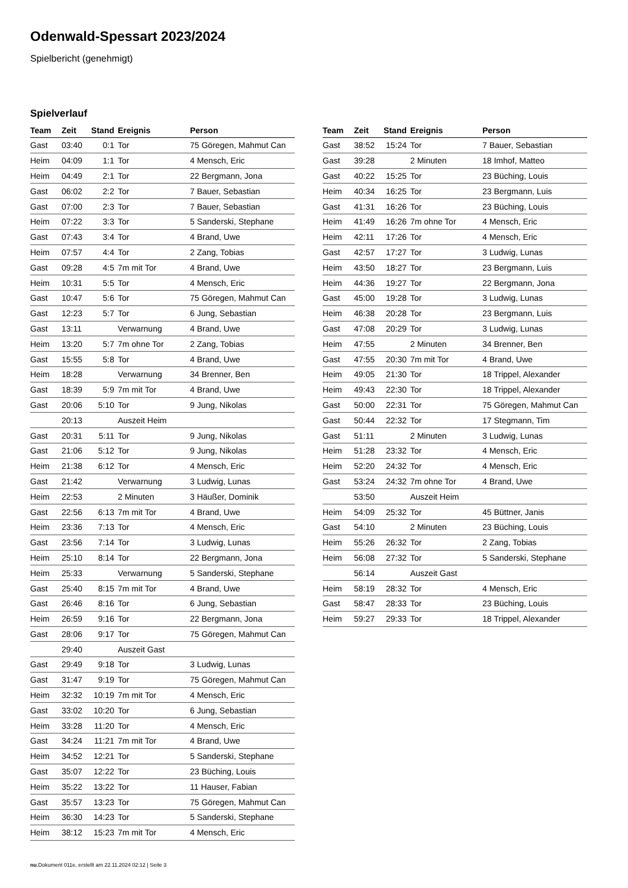Odenwald-Spessart 2023/2024
Spielbericht (genehmigt)
Spielverlauf
| Team | Zeit | Stand | Ereignis | Person |
| --- | --- | --- | --- | --- |
| Gast | 03:40 | 0:1 | Tor | 75 Göregen, Mahmut Can |
| Heim | 04:09 | 1:1 | Tor | 4 Mensch, Eric |
| Heim | 04:49 | 2:1 | Tor | 22 Bergmann, Jona |
| Gast | 06:02 | 2:2 | Tor | 7 Bauer, Sebastian |
| Gast | 07:00 | 2:3 | Tor | 7 Bauer, Sebastian |
| Heim | 07:22 | 3:3 | Tor | 5 Sanderski, Stephane |
| Gast | 07:43 | 3:4 | Tor | 4 Brand, Uwe |
| Heim | 07:57 | 4:4 | Tor | 2 Zang, Tobias |
| Gast | 09:28 | 4:5 | 7m mit Tor | 4 Brand, Uwe |
| Heim | 10:31 | 5:5 | Tor | 4 Mensch, Eric |
| Gast | 10:47 | 5:6 | Tor | 75 Göregen, Mahmut Can |
| Gast | 12:23 | 5:7 | Tor | 6 Jung, Sebastian |
| Gast | 13:11 | | Verwarnung | 4 Brand, Uwe |
| Heim | 13:20 | 5:7 | 7m ohne Tor | 2 Zang, Tobias |
| Gast | 15:55 | 5:8 | Tor | 4 Brand, Uwe |
| Heim | 18:28 | | Verwarnung | 34 Brenner, Ben |
| Gast | 18:39 | 5:9 | 7m mit Tor | 4 Brand, Uwe |
| Gast | 20:06 | 5:10 | Tor | 9 Jung, Nikolas |
| | 20:13 | | Auszeit Heim | |
| Gast | 20:31 | 5:11 | Tor | 9 Jung, Nikolas |
| Gast | 21:06 | 5:12 | Tor | 9 Jung, Nikolas |
| Heim | 21:38 | 6:12 | Tor | 4 Mensch, Eric |
| Gast | 21:42 | | Verwarnung | 3 Ludwig, Lunas |
| Heim | 22:53 | | 2 Minuten | 3 Häußer, Dominik |
| Gast | 22:56 | 6:13 | 7m mit Tor | 4 Brand, Uwe |
| Heim | 23:36 | 7:13 | Tor | 4 Mensch, Eric |
| Gast | 23:56 | 7:14 | Tor | 3 Ludwig, Lunas |
| Heim | 25:10 | 8:14 | Tor | 22 Bergmann, Jona |
| Heim | 25:33 | | Verwarnung | 5 Sanderski, Stephane |
| Gast | 25:40 | 8:15 | 7m mit Tor | 4 Brand, Uwe |
| Gast | 26:46 | 8:16 | Tor | 6 Jung, Sebastian |
| Heim | 26:59 | 9:16 | Tor | 22 Bergmann, Jona |
| Gast | 28:06 | 9:17 | Tor | 75 Göregen, Mahmut Can |
| | 29:40 | | Auszeit Gast | |
| Gast | 29:49 | 9:18 | Tor | 3 Ludwig, Lunas |
| Gast | 31:47 | 9:19 | Tor | 75 Göregen, Mahmut Can |
| Heim | 32:32 | 10:19 | 7m mit Tor | 4 Mensch, Eric |
| Gast | 33:02 | 10:20 | Tor | 6 Jung, Sebastian |
| Heim | 33:28 | 11:20 | Tor | 4 Mensch, Eric |
| Gast | 34:24 | 11:21 | 7m mit Tor | 4 Brand, Uwe |
| Heim | 34:52 | 12:21 | Tor | 5 Sanderski, Stephane |
| Gast | 35:07 | 12:22 | Tor | 23 Büching, Louis |
| Heim | 35:22 | 13:22 | Tor | 11 Hauser, Fabian |
| Gast | 35:57 | 13:23 | Tor | 75 Göregen, Mahmut Can |
| Heim | 36:30 | 14:23 | Tor | 5 Sanderski, Stephane |
| Heim | 38:12 | 15:23 | 7m mit Tor | 4 Mensch, Eric |
| Team | Zeit | Stand | Ereignis | Person |
| --- | --- | --- | --- | --- |
| Gast | 38:52 | 15:24 | Tor | 7 Bauer, Sebastian |
| Gast | 39:28 | | 2 Minuten | 18 Imhof, Matteo |
| Gast | 40:22 | 15:25 | Tor | 23 Büching, Louis |
| Heim | 40:34 | 16:25 | Tor | 23 Bergmann, Luis |
| Gast | 41:31 | 16:26 | Tor | 23 Büching, Louis |
| Heim | 41:49 | 16:26 | 7m ohne Tor | 4 Mensch, Eric |
| Heim | 42:11 | 17:26 | Tor | 4 Mensch, Eric |
| Gast | 42:57 | 17:27 | Tor | 3 Ludwig, Lunas |
| Heim | 43:50 | 18:27 | Tor | 23 Bergmann, Luis |
| Heim | 44:36 | 19:27 | Tor | 22 Bergmann, Jona |
| Gast | 45:00 | 19:28 | Tor | 3 Ludwig, Lunas |
| Heim | 46:38 | 20:28 | Tor | 23 Bergmann, Luis |
| Gast | 47:08 | 20:29 | Tor | 3 Ludwig, Lunas |
| Heim | 47:55 | | 2 Minuten | 34 Brenner, Ben |
| Gast | 47:55 | 20:30 | 7m mit Tor | 4 Brand, Uwe |
| Heim | 49:05 | 21:30 | Tor | 18 Trippel, Alexander |
| Heim | 49:43 | 22:30 | Tor | 18 Trippel, Alexander |
| Gast | 50:00 | 22:31 | Tor | 75 Göregen, Mahmut Can |
| Gast | 50:44 | 22:32 | Tor | 17 Stegmann, Tim |
| Gast | 51:11 | | 2 Minuten | 3 Ludwig, Lunas |
| Heim | 51:28 | 23:32 | Tor | 4 Mensch, Eric |
| Heim | 52:20 | 24:32 | Tor | 4 Mensch, Eric |
| Gast | 53:24 | 24:32 | 7m ohne Tor | 4 Brand, Uwe |
| | 53:50 | | Auszeit Heim | |
| Heim | 54:09 | 25:32 | Tor | 45 Büttner, Janis |
| Gast | 54:10 | | 2 Minuten | 23 Büching, Louis |
| Heim | 55:26 | 26:32 | Tor | 2 Zang, Tobias |
| Heim | 56:08 | 27:32 | Tor | 5 Sanderski, Stephane |
| | 56:14 | | Auszeit Gast | |
| Heim | 58:19 | 28:32 | Tor | 4 Mensch, Eric |
| Gast | 58:47 | 28:33 | Tor | 23 Büching, Louis |
| Heim | 59:27 | 29:33 | Tor | 18 Trippel, Alexander |
nu.Dokument 011e, erstellt am 22.11.2024 02:12 | Seite 3